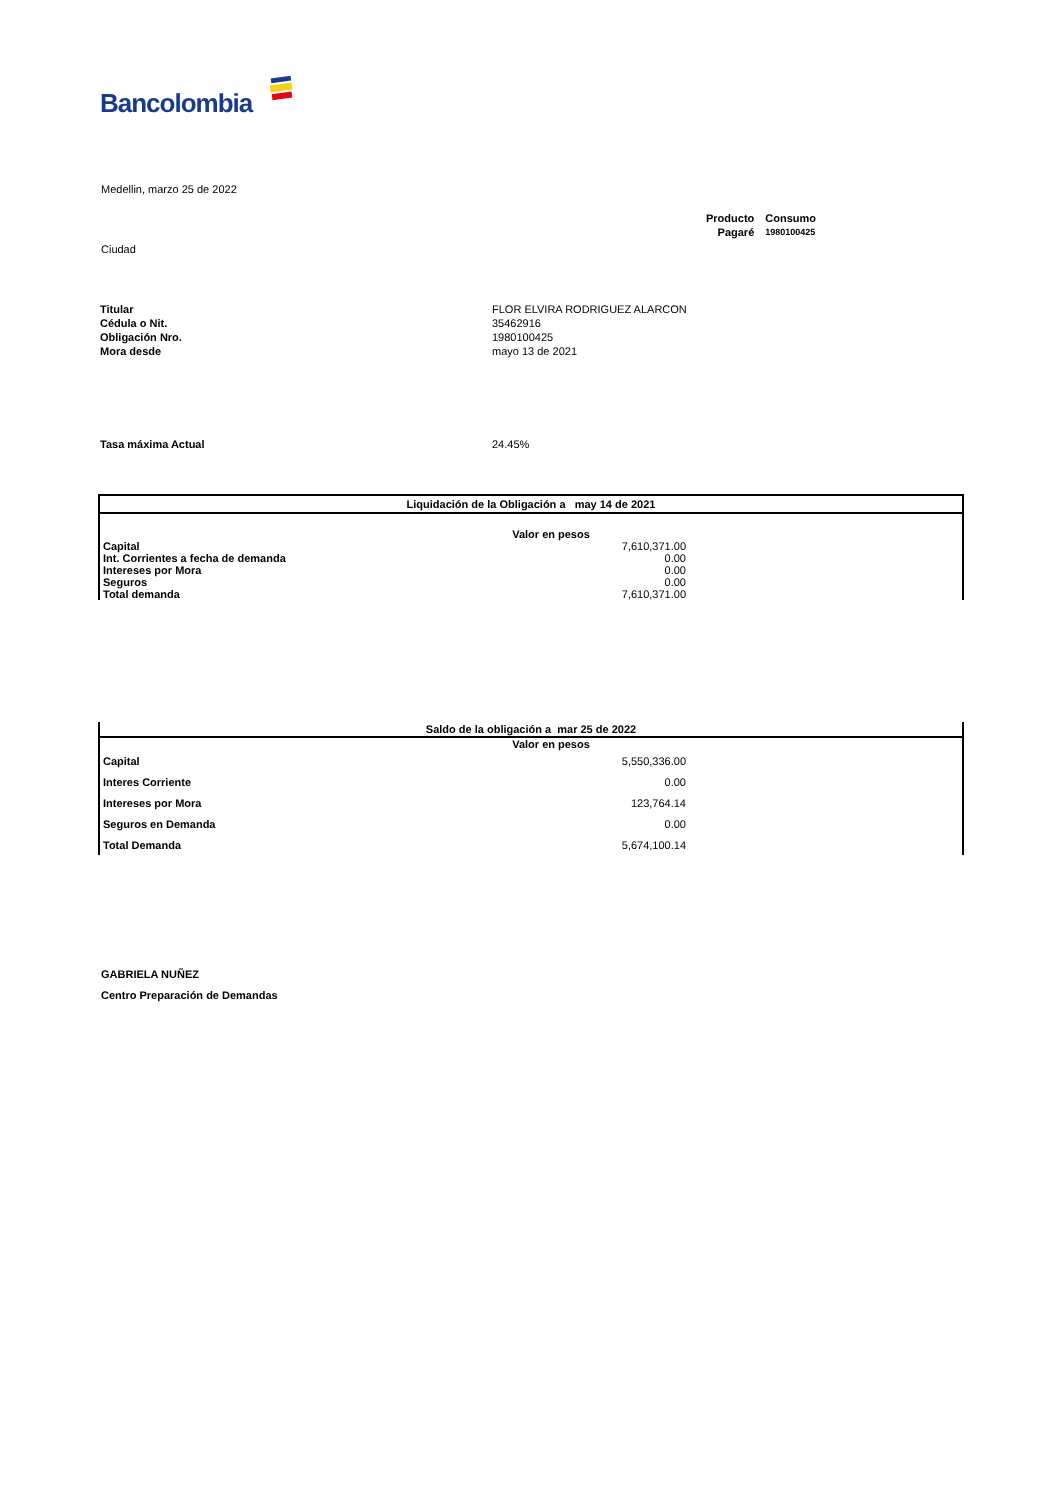Bancolombia
Medellin, marzo 25 de 2022
| Producto | Consumo |
| Pagaré | 1980100425 |
Ciudad
| Titular | FLOR ELVIRA RODRIGUEZ ALARCON |
| Cédula o Nit. | 35462916 |
| Obligación Nro. | 1980100425 |
| Mora desde | mayo 13 de 2021 |
| Tasa máxima Actual | 24.45% |
| Liquidación de la Obligación a may 14 de 2021 | | |
| --- | --- | --- |
| | Valor en pesos | |
| Capital | 7,610,371.00 | |
| Int. Corrientes a fecha de demanda | 0.00 | |
| Intereses por Mora | 0.00 | |
| Seguros | 0.00 | |
| Total demanda | 7,610,371.00 | |
| Saldo de la obligación a mar 25 de 2022 | | |
| --- | --- | --- |
| | Valor en pesos | |
| Capital | 5,550,336.00 | |
| Interes Corriente | 0.00 | |
| Intereses por Mora | 123,764.14 | |
| Seguros en Demanda | 0.00 | |
| Total Demanda | 5,674,100.14 | |
GABRIELA NUÑEZ
Centro Preparación de Demandas